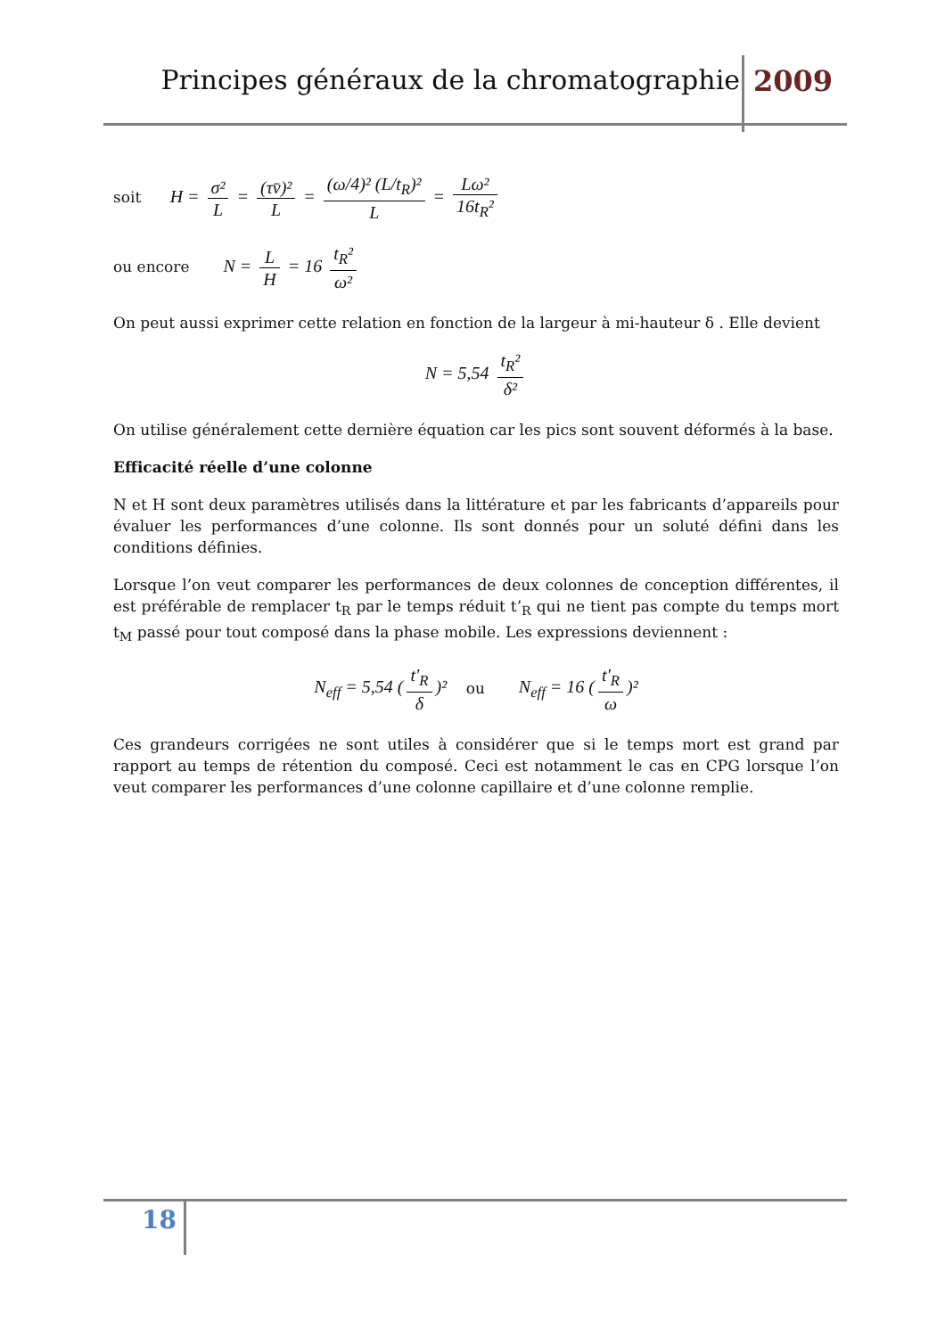Principes généraux de la chromatographie
2009
soit H = σ² L = (τv̄)² L = (ω/4)² (L/t<sub>R</sub>)² L = Lω² 16t<sub>R</sub>²
ou encore N = L H = 16 t<sub>R</sub>² ω²
On peut aussi exprimer cette relation en fonction de la largeur à mi-hauteur δ . Elle devient
N = 5,54 t<sub>R</sub>² δ²
On utilise généralement cette dernière équation car les pics sont souvent déformés à la base.
Efficacité réelle d’une colonne
N et H sont deux paramètres utilisés dans la littérature et par les fabricants d’appareils pour évaluer les performances d’une colonne. Ils sont donnés pour un soluté défini dans les conditions définies.
Lorsque l’on veut comparer les performances de deux colonnes de conception différentes, il est préférable de remplacer t<sub>R</sub> par le temps réduit t’<sub>R</sub> qui ne tient pas compte du temps mort t<sub>M</sub> passé pour tout composé dans la phase mobile. Les expressions deviennent :
N<sub>eff</sub> = 5,54 (t'<sub>R</sub> δ)² ou N<sub>eff</sub> = 16 (t'<sub>R</sub> ω)²
Ces grandeurs corrigées ne sont utiles à considérer que si le temps mort est grand par rapport au temps de rétention du composé. Ceci est notamment le cas en CPG lorsque l’on veut comparer les performances d’une colonne capillaire et d’une colonne remplie.
18